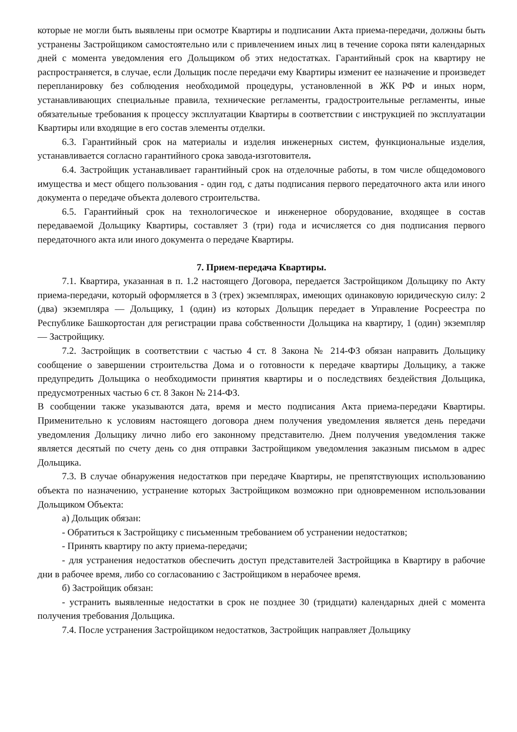которые не могли быть выявлены при осмотре Квартиры и подписании Акта приема-передачи, должны быть устранены Застройщиком самостоятельно или с привлечением иных лиц в течение сорока пяти календарных дней с момента уведомления его Дольщиком об этих недостатках. Гарантийный срок на квартиру не распространяется, в случае, если Дольщик после передачи ему Квартиры изменит ее назначение и произведет перепланировку без соблюдения необходимой процедуры, установленной в ЖК РФ и иных норм, устанавливающих специальные правила, технические регламенты, градостроительные регламенты, иные обязательные требования к процессу эксплуатации Квартиры в соответствии с инструкцией по эксплуатации Квартиры или входящие в его состав элементы отделки.
6.3. Гарантийный срок на материалы и изделия инженерных систем, функциональные изделия, устанавливается согласно гарантийного срока завода-изготовителя.
6.4. Застройщик устанавливает гарантийный срок на отделочные работы, в том числе общедомового имущества и мест общего пользования - один год, с даты подписания первого передаточного акта или иного документа о передаче объекта долевого строительства.
6.5. Гарантийный срок на технологическое и инженерное оборудование, входящее в состав передаваемой Дольщику Квартиры, составляет 3 (три) года и исчисляется со дня подписания первого передаточного акта или иного документа о передаче Квартиры.
7. Прием-передача Квартиры.
7.1. Квартира, указанная в п. 1.2 настоящего Договора, передается Застройщиком Дольщику по Акту приема-передачи, который оформляется в 3 (трех) экземплярах, имеющих одинаковую юридическую силу: 2 (два) экземпляра — Дольщику, 1 (один) из которых Дольщик передает в Управление Росреестра по Республике Башкортостан для регистрации права собственности Дольщика на квартиру, 1 (один) экземпляр — Застройщику.
7.2. Застройщик в соответствии с частью 4 ст. 8 Закона № 214-ФЗ обязан направить Дольщику сообщение о завершении строительства Дома и о готовности к передаче квартиры Дольщику, а также предупредить Дольщика о необходимости принятия квартиры и о последствиях бездействия Дольщика, предусмотренных частью 6 ст. 8 Закон № 214-ФЗ.
В сообщении также указываются дата, время и место подписания Акта приема-передачи Квартиры. Применительно к условиям настоящего договора днем получения уведомления является день передачи уведомления Дольщику лично либо его законному представителю. Днем получения уведомления также является десятый по счету день со дня отправки Застройщиком уведомления заказным письмом в адрес Дольщика.
7.3. В случае обнаружения недостатков при передаче Квартиры, не препятствующих использованию объекта по назначению, устранение которых Застройщиком возможно при одновременном использовании Дольщиком Объекта:
а) Дольщик обязан:
- Обратиться к Застройщику с письменным требованием об устранении недостатков;
- Принять квартиру по акту приема-передачи;
- для устранения недостатков обеспечить доступ представителей Застройщика в Квартиру в рабочие дни в рабочее время, либо со согласованию с Застройщиком в нерабочее время.
б) Застройщик обязан:
- устранить выявленные недостатки в срок не позднее 30 (тридцати) календарных дней с момента получения требования Дольщика.
7.4. После устранения Застройщиком недостатков, Застройщик направляет Дольщику